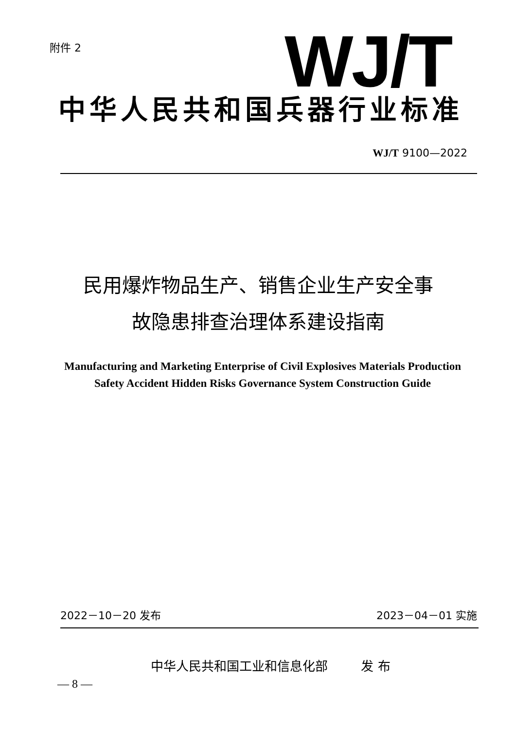附件 2 WJ/T
中华人民共和国兵器行业标准
WJ/T 9100—2022
民用爆炸物品生产、销售企业生产安全事
故隐患排查治理体系建设指南
Manufacturing and Marketing Enterprise of Civil Explosives Materials Production Safety Accident Hidden Risks Governance System Construction Guide
2022－10－20 发布 2023－04－01 实施
中华人民共和国工业和信息化部 发 布
— 8 —